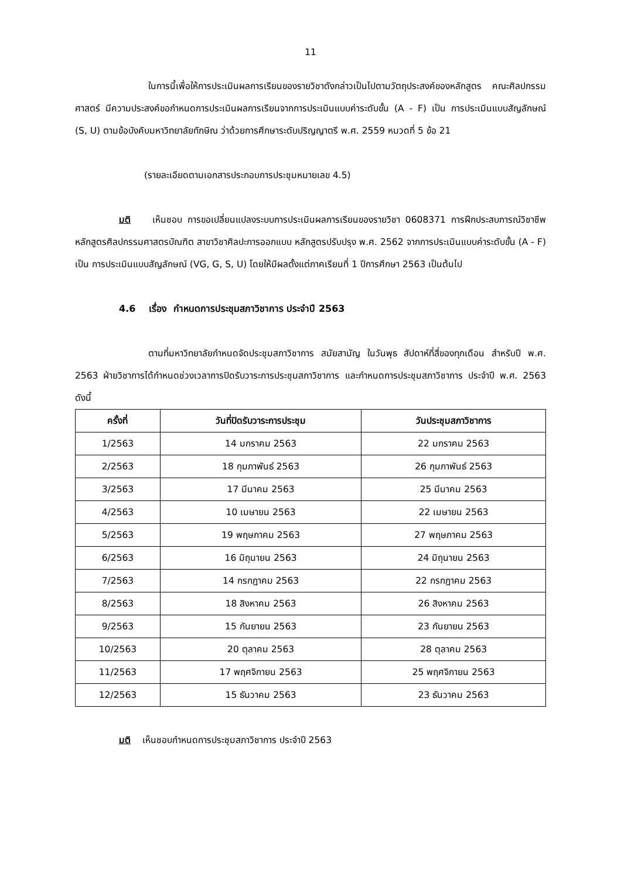11
ในการนี้เพื่อให้การประเมินผลการเรียนของรายวิชาดังกล่าวเป็นไปตามวัตถุประสงค์ของหลักสูตร คณะศิลปกรรมศาสตร์ มีความประสงค์ขอกำหนดการประเมินผลการเรียนจากการประเมินแบบค่าระดับขั้น (A - F) เป็น การประเมินแบบสัญลักษณ์ (S, U) ตามข้อบังคับมหาวิทยาลัยทักษิณ ว่าด้วยการศึกษาระดับปริญญาตรี พ.ศ. 2559 หมวดที่ 5 ข้อ 21
(รายละเอียดตามเอกสารประกอบการประชุมหมายเลข 4.5)
มติ เห็นชอบ การขอเปลี่ยนแปลงระบบการประเมินผลการเรียนของรายวิชา 0608371 การฝึกประสบการณ์วิชาชีพ หลักสูตรศิลปกรรมศาสตรบัณฑิต สาขาวิชาศิลปะการออกแบบ หลักสูตรปรับปรุง พ.ศ. 2562 จากการประเมินแบบค่าระดับขั้น (A - F) เป็น การประเมินแบบสัญลักษณ์ (VG, G, S, U) โดยให้มีผลตั้งแต่ภาคเรียนที่ 1 ปีการศึกษา 2563 เป็นต้นไป
4.6 เรื่อง กำหนดการประชุมสภาวิชาการ ประจำปี 2563
ตามที่มหาวิทยาลัยกำหนดจัดประชุมสภาวิชาการ สมัยสามัญ ในวันพุธ สัปดาห์ที่สี่ของทุกเดือน สำหรับปี พ.ศ. 2563 ฝ่ายวิชาการได้กำหนดช่วงเวลาการปิดรับวาระการประชุมสภาวิชาการ และกำหนดการประชุมสภาวิชาการ ประจำปี พ.ศ. 2563 ดังนี้
| ครั้งที่ | วันที่ปิดรับวาระการประชุม | วันประชุมสภาวิชาการ |
| --- | --- | --- |
| 1/2563 | 14 มกราคม 2563 | 22 มกราคม 2563 |
| 2/2563 | 18 กุมภาพันธ์ 2563 | 26 กุมภาพันธ์ 2563 |
| 3/2563 | 17 มีนาคม 2563 | 25 มีนาคม 2563 |
| 4/2563 | 10 เมษายน 2563 | 22 เมษายน 2563 |
| 5/2563 | 19 พฤษภาคม 2563 | 27 พฤษภาคม 2563 |
| 6/2563 | 16 มิถุนายน 2563 | 24 มิถุนายน 2563 |
| 7/2563 | 14 กรกฎาคม 2563 | 22 กรกฎาคม 2563 |
| 8/2563 | 18 สิงหาคม 2563 | 26 สิงหาคม 2563 |
| 9/2563 | 15 กันยายน 2563 | 23 กันยายน 2563 |
| 10/2563 | 20 ตุลาคม 2563 | 28 ตุลาคม 2563 |
| 11/2563 | 17 พฤศจิกายน 2563 | 25 พฤศจิกายน 2563 |
| 12/2563 | 15 ธันวาคม 2563 | 23 ธันวาคม 2563 |
มติ เห็นชอบกำหนดการประชุมสภาวิชาการ ประจำปี 2563